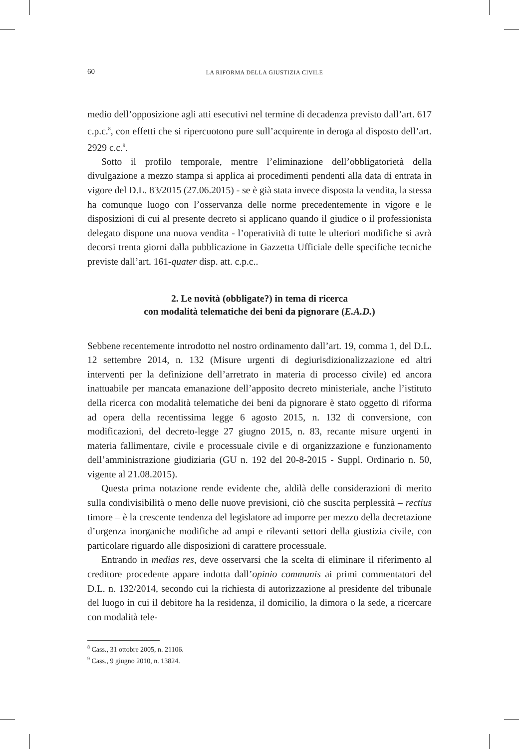60 LA RIFORMA DELLA GIUSTIZIA CIVILE
medio dell’opposizione agli atti esecutivi nel termine di decadenza previsto dall’art. 617 c.p.c.<sup>8</sup>, con effetti che si ripercuotono pure sull’acquirente in deroga al disposto dell’art. 2929 c.c.<sup>9</sup>.
Sotto il profilo temporale, mentre l’eliminazione dell’obbligatorietà della divulgazione a mezzo stampa si applica ai procedimenti pendenti alla data di entrata in vigore del D.L. 83/2015 (27.06.2015) - se è già stata invece disposta la vendita, la stessa ha comunque luogo con l’osservanza delle norme precedentemente in vigore e le disposizioni di cui al presente decreto si applicano quando il giudice o il professionista delegato dispone una nuova vendita - l’operatività di tutte le ulteriori modifiche si avrà decorsi trenta giorni dalla pubblicazione in Gazzetta Ufficiale delle specifiche tecniche previste dall’art. 161-quater disp. att. c.p.c..
2. Le novità (obbligate?) in tema di ricerca
con modalità telematiche dei beni da pignorare (E.A.D.)
Sebbene recentemente introdotto nel nostro ordinamento dall’art. 19, comma 1, del D.L. 12 settembre 2014, n. 132 (Misure urgenti di degiurisdizionalizzazione ed altri interventi per la definizione dell’arretrato in materia di processo civile) ed ancora inattuabile per mancata emanazione dell’apposito decreto ministeriale, anche l’istituto della ricerca con modalità telematiche dei beni da pignorare è stato oggetto di riforma ad opera della recentissima legge 6 agosto 2015, n. 132 di conversione, con modificazioni, del decreto-legge 27 giugno 2015, n. 83, recante misure urgenti in materia fallimentare, civile e processuale civile e di organizzazione e funzionamento dell’amministrazione giudiziaria (GU n. 192 del 20-8-2015 - Suppl. Ordinario n. 50, vigente al 21.08.2015).
Questa prima notazione rende evidente che, aldilà delle considerazioni di merito sulla condivisibilità o meno delle nuove previsioni, ciò che suscita perplessità – rectius timore – è la crescente tendenza del legislatore ad imporre per mezzo della decretazione d’urgenza inorganiche modifiche ad ampi e rilevanti settori della giustizia civile, con particolare riguardo alle disposizioni di carattere processuale.
Entrando in medias res, deve osservarsi che la scelta di eliminare il riferimento al creditore procedente appare indotta dall’opinio communis ai primi commentatori del D.L. n. 132/2014, secondo cui la richiesta di autorizzazione al presidente del tribunale del luogo in cui il debitore ha la residenza, il domicilio, la dimora o la sede, a ricercare con modalità tele-
<sup>8</sup> Cass., 31 ottobre 2005, n. 21106.
<sup>9</sup> Cass., 9 giugno 2010, n. 13824.